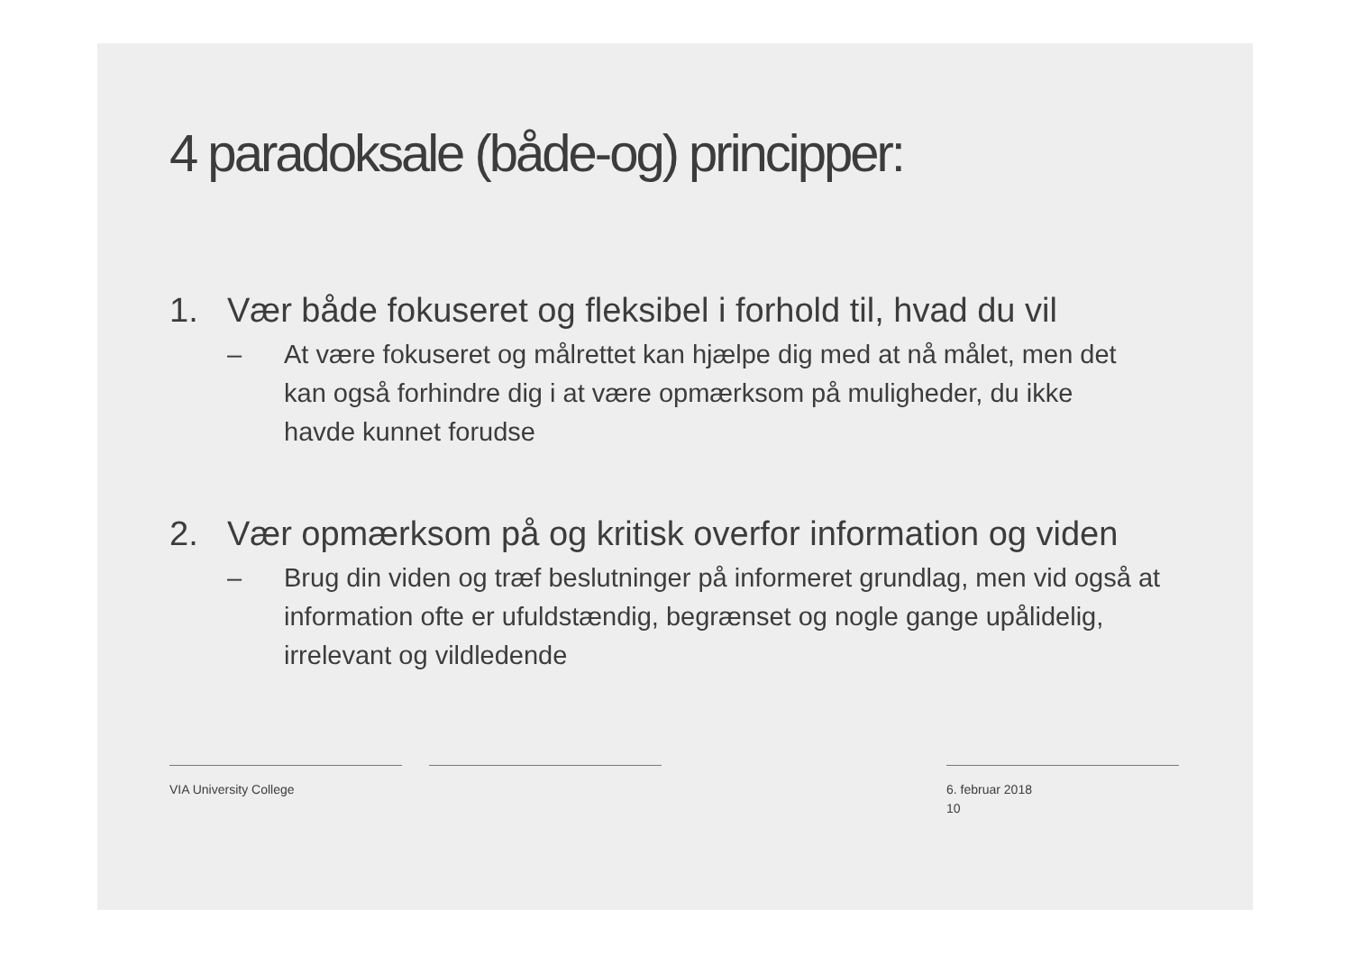4 paradoksale (både-og) principper:
1. Vær både fokuseret og fleksibel i forhold til, hvad du vil
– At være fokuseret og målrettet kan hjælpe dig med at nå målet, men det kan også forhindre dig i at være opmærksom på muligheder, du ikke havde kunnet forudse
2. Vær opmærksom på og kritisk overfor information og viden
– Brug din viden og træf beslutninger på informeret grundlag, men vid også at information ofte er ufuldstændig, begrænset og nogle gange upålidelig, irrelevant og vildledende
VIA University College 6. februar 2018
10